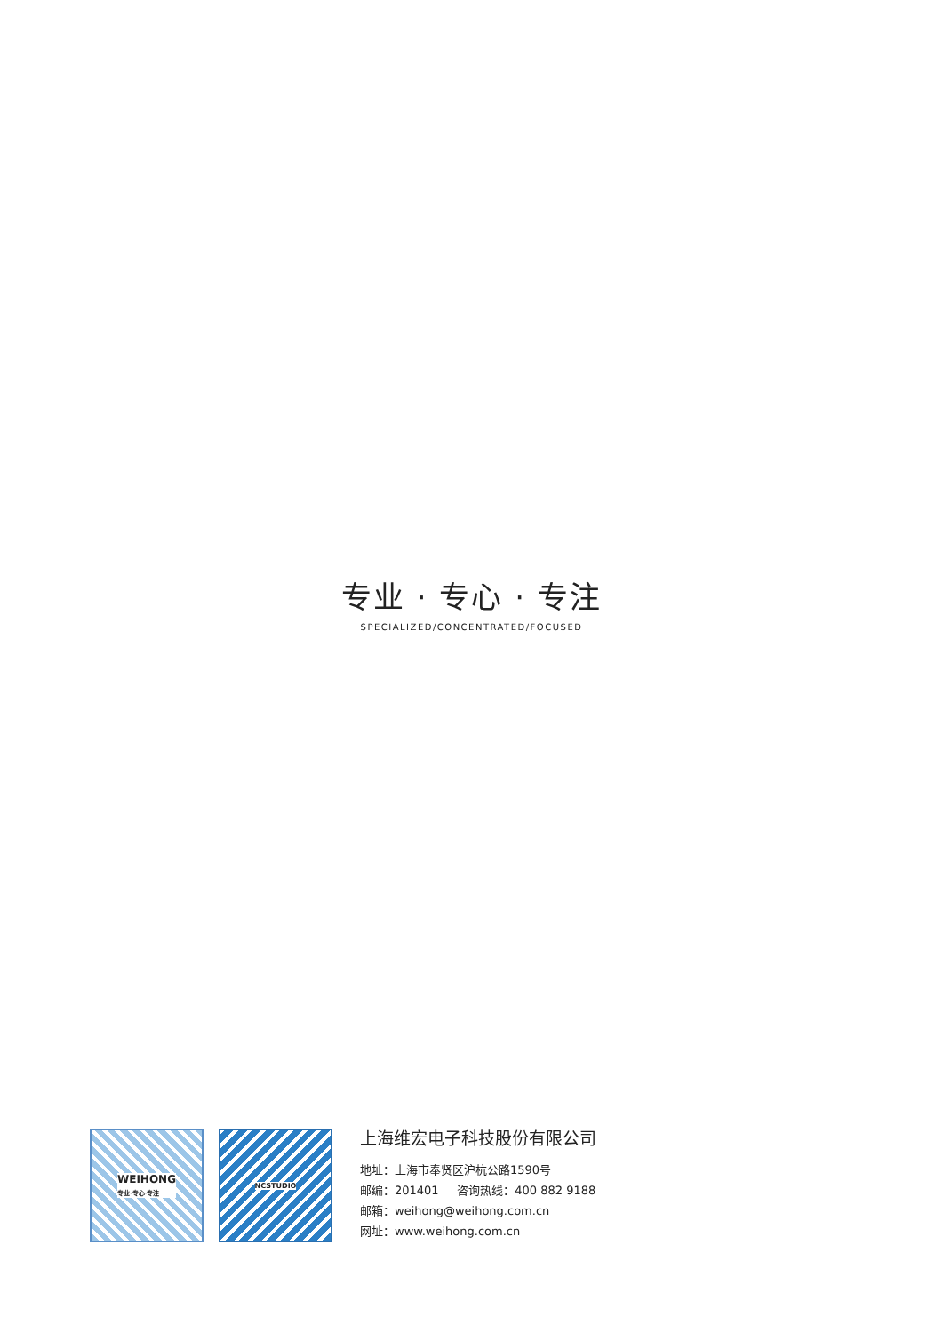专业 · 专心 · 专注
SPECIALIZED/CONCENTRATED/FOCUSED
WEIHONG
专业·专心·专注
NCSTUDIO
上海维宏电子科技股份有限公司
地址：上海市奉贤区沪杭公路1590号
邮编：201401 咨询热线：400 882 9188
邮箱：weihong@weihong.com.cn
网址：www.weihong.com.cn